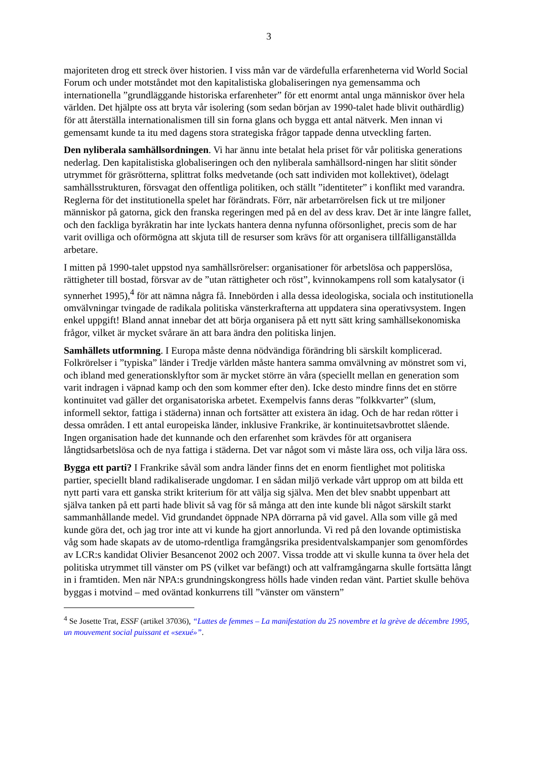3
majoriteten drog ett streck över historien. I viss mån var de värdefulla erfarenheterna vid World Social Forum och under motståndet mot den kapitalistiska globaliseringen nya gemensamma och internationella ”grundläggande historiska erfarenheter” för ett enormt antal unga människor över hela världen. Det hjälpte oss att bryta vår isolering (som sedan början av 1990-talet hade blivit outhärdlig) för att återställa internationalismen till sin forna glans och bygga ett antal nätverk. Men innan vi gemensamt kunde ta itu med dagens stora strategiska frågor tappade denna utveckling farten.
Den nyliberala samhällsordningen. Vi har ännu inte betalat hela priset för vår politiska generations nederlag. Den kapitalistiska globaliseringen och den nyliberala samhällsord-ningen har slitit sönder utrymmet för gräsrötterna, splittrat folks medvetande (och satt individen mot kollektivet), ödelagt samhällsstrukturen, försvagat den offentliga politiken, och ställt ”identiteter” i konflikt med varandra. Reglerna för det institutionella spelet har förändrats. Förr, när arbetarrörelsen fick ut tre miljoner människor på gatorna, gick den franska regeringen med på en del av dess krav. Det är inte längre fallet, och den fackliga byråkratin har inte lyckats hantera denna nyfunna oförsonlighet, precis som de har varit ovilliga och oförmögna att skjuta till de resurser som krävs för att organisera tillfälliganställda arbetare.
I mitten på 1990-talet uppstod nya samhällsrörelser: organisationer för arbetslösa och papperslösa, rättigheter till bostad, försvar av de ”utan rättigheter och röst”, kvinnokampens roll som katalysator (i synnerhet 1995),<sup>4</sup> för att nämna några få. Innebörden i alla dessa ideologiska, sociala och institutionella omvälvningar tvingade de radikala politiska vänsterkrafterna att uppdatera sina operativsystem. Ingen enkel uppgift! Bland annat innebar det att börja organisera på ett nytt sätt kring samhällsekonomiska frågor, vilket är mycket svårare än att bara ändra den politiska linjen.
Samhällets utformning. I Europa måste denna nödvändiga förändring bli särskilt komplicerad. Folkrörelser i ”typiska” länder i Tredje världen måste hantera samma omvälvning av mönstret som vi, och ibland med generationsklyftor som är mycket större än våra (speciellt mellan en generation som varit indragen i väpnad kamp och den som kommer efter den). Icke desto mindre finns det en större kontinuitet vad gäller det organisatoriska arbetet. Exempelvis fanns deras ”folkkvarter” (slum, informell sektor, fattiga i städerna) innan och fortsätter att existera än idag. Och de har redan rötter i dessa områden. I ett antal europeiska länder, inklusive Frankrike, är kontinuitetsavbrottet slående. Ingen organisation hade det kunnande och den erfarenhet som krävdes för att organisera långtidsarbetslösa och de nya fattiga i städerna. Det var något som vi måste lära oss, och vilja lära oss.
Bygga ett parti? I Frankrike såväl som andra länder finns det en enorm fientlighet mot politiska partier, speciellt bland radikaliserade ungdomar. I en sådan miljö verkade vårt upprop om att bilda ett nytt parti vara ett ganska strikt kriterium för att välja sig själva. Men det blev snabbt uppenbart att själva tanken på ett parti hade blivit så vag för så många att den inte kunde bli något särskilt starkt sammanhållande medel. Vid grundandet öppnade NPA dörrarna på vid gavel. Alla som ville gå med kunde göra det, och jag tror inte att vi kunde ha gjort annorlunda. Vi red på den lovande optimistiska våg som hade skapats av de utomo-rdentliga framgångsrika presidentvalskampanjer som genomfördes av LCR:s kandidat Olivier Besancenot 2002 och 2007. Vissa trodde att vi skulle kunna ta över hela det politiska utrymmet till vänster om PS (vilket var befängt) och att valframgångarna skulle fortsätta långt in i framtiden. Men när NPA:s grundningskongress hölls hade vinden redan vänt. Partiet skulle behöva byggas i motvind – med oväntad konkurrens till ”vänster om vänstern”
<sup>4</sup> Se Josette Trat, ESSF (artikel 37036), “Luttes de femmes – La manifestation du 25 novembre et la grève de décembre 1995, un mouvement social puissant et «sexué»”.